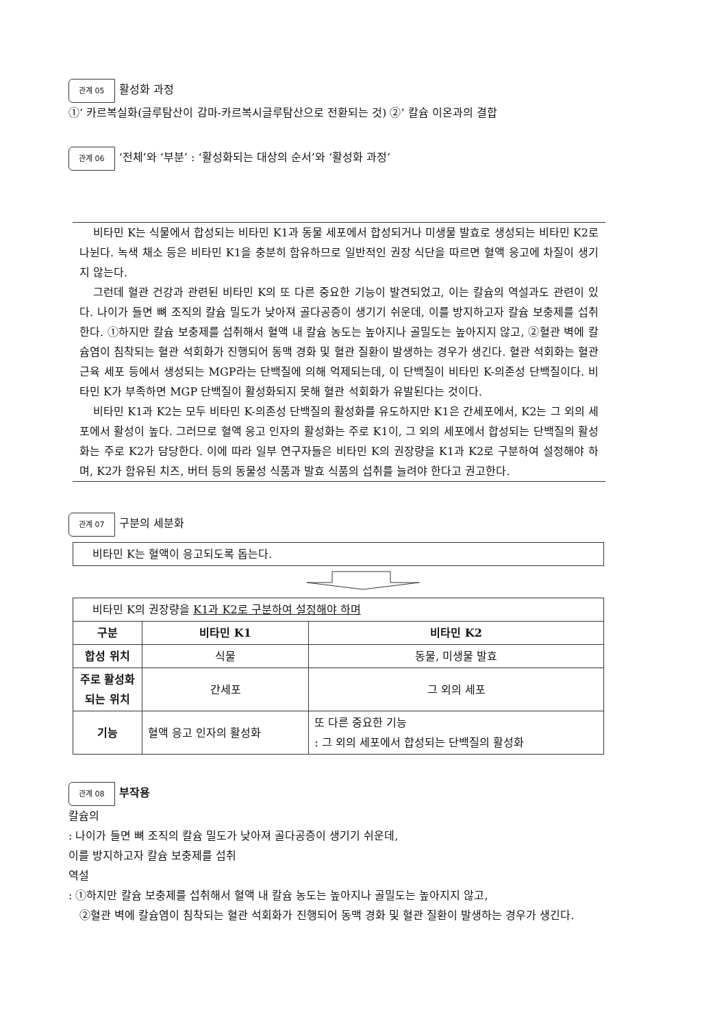관계 05 활성화 과정
①‘ 카르복실화(글루탐산이 감마-카르복시글루탐산으로 전환되는 것) ②’ 칼슘 이온과의 결합
관계 06 ‘전체’와 ‘부분’ : ‘활성화되는 대상의 순서’와 ‘활성화 과정’
비타민 K는 식물에서 합성되는 비타민 K1과 동물 세포에서 합성되거나 미생물 발효로 생성되는 비타민 K2로 나뉜다. 녹색 채소 등은 비타민 K1을 충분히 함유하므로 일반적인 권장 식단을 따르면 혈액 응고에 차질이 생기지 않는다.
그런데 혈관 건강과 관련된 비타민 K의 또 다른 중요한 기능이 발견되었고, 이는 칼슘의 역설과도 관련이 있다. 나이가 들면 뼈 조직의 칼슘 밀도가 낮아져 골다공증이 생기기 쉬운데, 이를 방지하고자 칼슘 보충제를 섭취한다. ①하지만 칼슘 보충제를 섭취해서 혈액 내 칼슘 농도는 높아지나 골밀도는 높아지지 않고, ②혈관 벽에 칼슘염이 침착되는 혈관 석회화가 진행되어 동맥 경화 및 혈관 질환이 발생하는 경우가 생긴다. 혈관 석회화는 혈관 근육 세포 등에서 생성되는 MGP라는 단백질에 의해 억제되는데, 이 단백질이 비타민 K-의존성 단백질이다. 비타민 K가 부족하면 MGP 단백질이 활성화되지 못해 혈관 석회화가 유발된다는 것이다.
비타민 K1과 K2는 모두 비타민 K-의존성 단백질의 활성화를 유도하지만 K1은 간세포에서, K2는 그 외의 세포에서 활성이 높다. 그러므로 혈액 응고 인자의 활성화는 주로 K1이, 그 외의 세포에서 합성되는 단백질의 활성화는 주로 K2가 담당한다. 이에 따라 일부 연구자들은 비타민 K의 권장량을 K1과 K2로 구분하여 설정해야 하며, K2가 함유된 치즈, 버터 등의 동물성 식품과 발효 식품의 섭취를 늘려야 한다고 권고한다.
관계 07 구분의 세분화
| 비타민 K는 혈액이 응고되도록 돕는다. |
| 비타민 K의 권장량을 K1과 K2로 구분하여 설정해야 하며 | | |
| 구분 | 비타민 K1 | 비타민 K2 |
| 합성 위치 | 식물 | 동물, 미생물 발효 |
| 주로 활성화되는 위치 | 간세포 | 그 외의 세포 |
| 기능 | 혈액 응고 인자의 활성화 | 또 다른 중요한 기능 : 그 외의 세포에서 합성되는 단백질의 활성화 |
관계 08 부작용
칼슘의
: 나이가 들면 뼈 조직의 칼슘 밀도가 낮아져 골다공증이 생기기 쉬운데,
이를 방지하고자 칼슘 보충제를 섭취
역설
: ①하지만 칼슘 보충제를 섭취해서 혈액 내 칼슘 농도는 높아지나 골밀도는 높아지지 않고,
②혈관 벽에 칼슘염이 침착되는 혈관 석회화가 진행되어 동맥 경화 및 혈관 질환이 발생하는 경우가 생긴다.